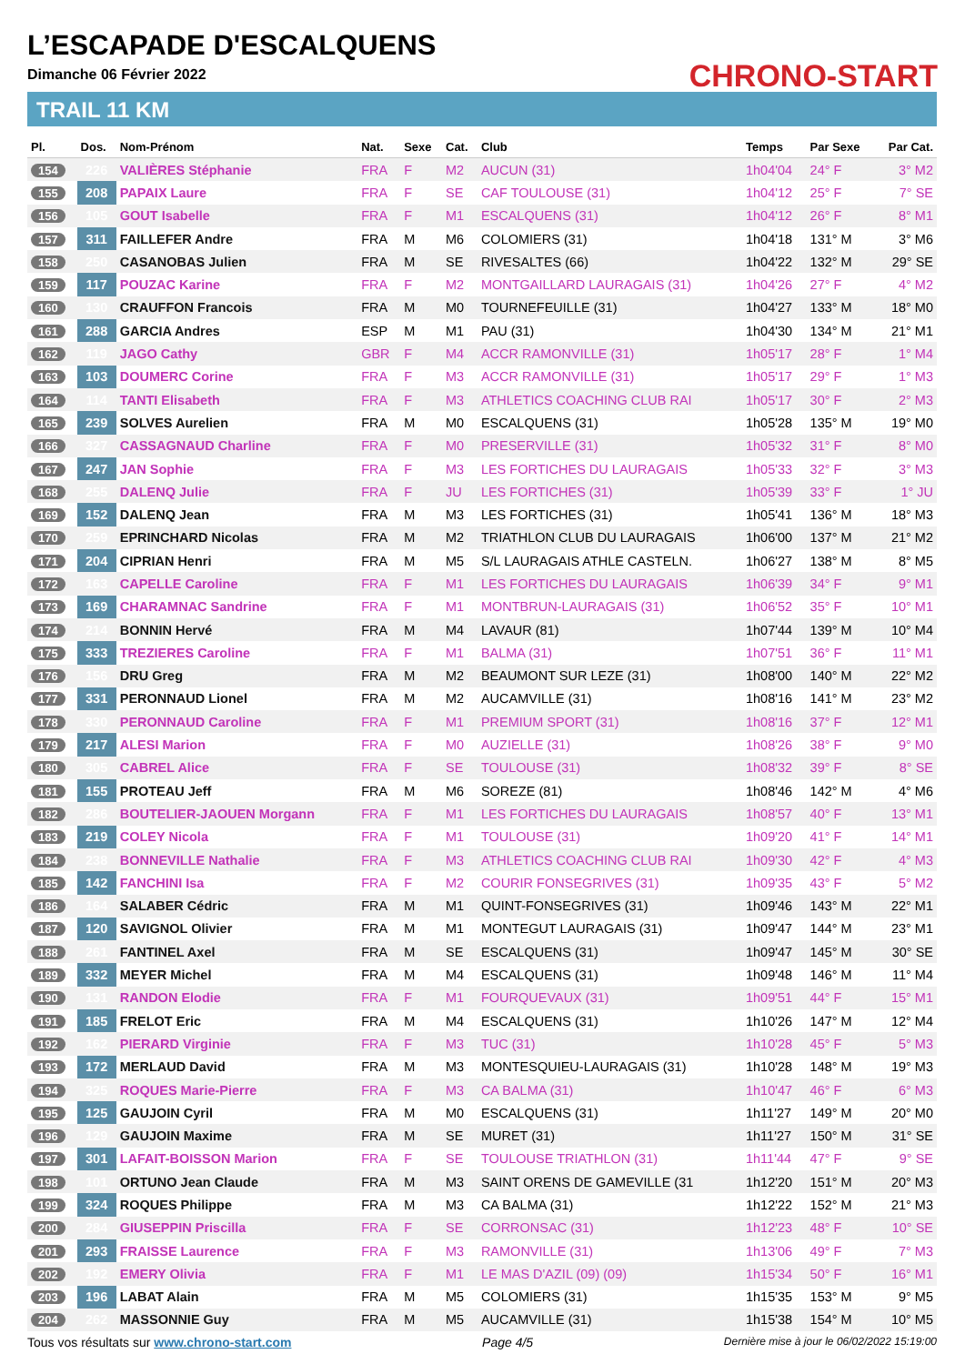L’ESCAPADE D'ESCALQUENS
Dimanche 06 Février 2022
TRAIL 11 KM
CHRONO-START
| Pl. | Dos. | Nom-Prénom | Nat. | Sexe | Cat. | Club | Temps | Par Sexe | Par Cat. |
| --- | --- | --- | --- | --- | --- | --- | --- | --- | --- |
| 154 | 226 | VALIÈRES Stéphanie | FRA | F | M2 | AUCUN (31) | 1h04'04 | 24° F | 3° M2 |
| 155 | 208 | PAPAIX Laure | FRA | F | SE | CAF TOULOUSE (31) | 1h04'12 | 25° F | 7° SE |
| 156 | 105 | GOUT Isabelle | FRA | F | M1 | ESCALQUENS (31) | 1h04'12 | 26° F | 8° M1 |
| 157 | 311 | FAILLEFER Andre | FRA | M | M6 | COLOMIERS (31) | 1h04'18 | 131° M | 3° M6 |
| 158 | 250 | CASANOBAS Julien | FRA | M | SE | RIVESALTES (66) | 1h04'22 | 132° M | 29° SE |
| 159 | 117 | POUZAC Karine | FRA | F | M2 | MONTGAILLARD LAURAGAIS (31) | 1h04'26 | 27° F | 4° M2 |
| 160 | 130 | CRAUFFON Francois | FRA | M | M0 | TOURNEFEUILLE (31) | 1h04'27 | 133° M | 18° M0 |
| 161 | 288 | GARCIA Andres | ESP | M | M1 | PAU (31) | 1h04'30 | 134° M | 21° M1 |
| 162 | 119 | JAGO Cathy | GBR | F | M4 | ACCR RAMONVILLE (31) | 1h05'17 | 28° F | 1° M4 |
| 163 | 103 | DOUMERC Corine | FRA | F | M3 | ACCR RAMONVILLE (31) | 1h05'17 | 29° F | 1° M3 |
| 164 | 114 | TANTI Elisabeth | FRA | F | M3 | ATHLETICS COACHING CLUB RAI | 1h05'17 | 30° F | 2° M3 |
| 165 | 239 | SOLVES Aurelien | FRA | M | M0 | ESCALQUENS (31) | 1h05'28 | 135° M | 19° M0 |
| 166 | 327 | CASSAGNAUD Charline | FRA | F | M0 | PRESERVILLE (31) | 1h05'32 | 31° F | 8° M0 |
| 167 | 247 | JAN Sophie | FRA | F | M3 | LES FORTICHES DU LAURAGAIS | 1h05'33 | 32° F | 3° M3 |
| 168 | 255 | DALENQ Julie | FRA | F | JU | LES FORTICHES (31) | 1h05'39 | 33° F | 1° JU |
| 169 | 152 | DALENQ Jean | FRA | M | M3 | LES FORTICHES (31) | 1h05'41 | 136° M | 18° M3 |
| 170 | 259 | EPRINCHARD Nicolas | FRA | M | M2 | TRIATHLON CLUB DU LAURAGAIS | 1h06'00 | 137° M | 21° M2 |
| 171 | 204 | CIPRIAN Henri | FRA | M | M5 | S/L LAURAGAIS ATHLE CASTELN. | 1h06'27 | 138° M | 8° M5 |
| 172 | 163 | CAPELLE Caroline | FRA | F | M1 | LES FORTICHES DU LAURAGAIS | 1h06'39 | 34° F | 9° M1 |
| 173 | 169 | CHARAMNAC Sandrine | FRA | F | M1 | MONTBRUN-LAURAGAIS (31) | 1h06'52 | 35° F | 10° M1 |
| 174 | 214 | BONNIN Hervé | FRA | M | M4 | LAVAUR (81) | 1h07'44 | 139° M | 10° M4 |
| 175 | 333 | TREZIERES Caroline | FRA | F | M1 | BALMA (31) | 1h07'51 | 36° F | 11° M1 |
| 176 | 156 | DRU Greg | FRA | M | M2 | BEAUMONT SUR LEZE (31) | 1h08'00 | 140° M | 22° M2 |
| 177 | 331 | PERONNAUD Lionel | FRA | M | M2 | AUCAMVILLE (31) | 1h08'16 | 141° M | 23° M2 |
| 178 | 330 | PERONNAUD Caroline | FRA | F | M1 | PREMIUM SPORT (31) | 1h08'16 | 37° F | 12° M1 |
| 179 | 217 | ALESI Marion | FRA | F | M0 | AUZIELLE (31) | 1h08'26 | 38° F | 9° M0 |
| 180 | 305 | CABREL Alice | FRA | F | SE | TOULOUSE (31) | 1h08'32 | 39° F | 8° SE |
| 181 | 155 | PROTEAU Jeff | FRA | M | M6 | SOREZE (81) | 1h08'46 | 142° M | 4° M6 |
| 182 | 286 | BOUTELIER-JAOUEN Morgann | FRA | F | M1 | LES FORTICHES DU LAURAGAIS | 1h08'57 | 40° F | 13° M1 |
| 183 | 219 | COLEY Nicola | FRA | F | M1 | TOULOUSE (31) | 1h09'20 | 41° F | 14° M1 |
| 184 | 238 | BONNEVILLE Nathalie | FRA | F | M3 | ATHLETICS COACHING CLUB RAI | 1h09'30 | 42° F | 4° M3 |
| 185 | 142 | FANCHINI Isa | FRA | F | M2 | COURIR FONSEGRIVES (31) | 1h09'35 | 43° F | 5° M2 |
| 186 | 164 | SALABER Cédric | FRA | M | M1 | QUINT-FONSEGRIVES (31) | 1h09'46 | 143° M | 22° M1 |
| 187 | 120 | SAVIGNOL Olivier | FRA | M | M1 | MONTEGUT LAURAGAIS (31) | 1h09'47 | 144° M | 23° M1 |
| 188 | 261 | FANTINEL Axel | FRA | M | SE | ESCALQUENS (31) | 1h09'47 | 145° M | 30° SE |
| 189 | 332 | MEYER Michel | FRA | M | M4 | ESCALQUENS (31) | 1h09'48 | 146° M | 11° M4 |
| 190 | 131 | RANDON Elodie | FRA | F | M1 | FOURQUEVAUX (31) | 1h09'51 | 44° F | 15° M1 |
| 191 | 185 | FRELOT Eric | FRA | M | M4 | ESCALQUENS (31) | 1h10'26 | 147° M | 12° M4 |
| 192 | 162 | PIERARD Virginie | FRA | F | M3 | TUC (31) | 1h10'28 | 45° F | 5° M3 |
| 193 | 172 | MERLAUD David | FRA | M | M3 | MONTESQUIEU-LAURAGAIS (31) | 1h10'28 | 148° M | 19° M3 |
| 194 | 325 | ROQUES Marie-Pierre | FRA | F | M3 | CA BALMA (31) | 1h10'47 | 46° F | 6° M3 |
| 195 | 125 | GAUJOIN Cyril | FRA | M | M0 | ESCALQUENS (31) | 1h11'27 | 149° M | 20° M0 |
| 196 | 129 | GAUJOIN Maxime | FRA | M | SE | MURET (31) | 1h11'27 | 150° M | 31° SE |
| 197 | 301 | LAFAIT-BOISSON Marion | FRA | F | SE | TOULOUSE TRIATHLON (31) | 1h11'44 | 47° F | 9° SE |
| 198 | 101 | ORTUNO Jean Claude | FRA | M | M3 | SAINT ORENS DE GAMEVILLE (31 | 1h12'20 | 151° M | 20° M3 |
| 199 | 324 | ROQUES Philippe | FRA | M | M3 | CA BALMA (31) | 1h12'22 | 152° M | 21° M3 |
| 200 | 284 | GIUSEPPIN Priscilla | FRA | F | SE | CORRONSAC (31) | 1h12'23 | 48° F | 10° SE |
| 201 | 293 | FRAISSE Laurence | FRA | F | M3 | RAMONVILLE (31) | 1h13'06 | 49° F | 7° M3 |
| 202 | 192 | EMERY Olivia | FRA | F | M1 | LE MAS D'AZIL (09) (09) | 1h15'34 | 50° F | 16° M1 |
| 203 | 196 | LABAT Alain | FRA | M | M5 | COLOMIERS (31) | 1h15'35 | 153° M | 9° M5 |
| 204 | 262 | MASSONNIE Guy | FRA | M | M5 | AUCAMVILLE (31) | 1h15'38 | 154° M | 10° M5 |
Tous vos résultats sur www.chrono-start.com Page 4/5 Dernière mise à jour le 06/02/2022 15:19:00